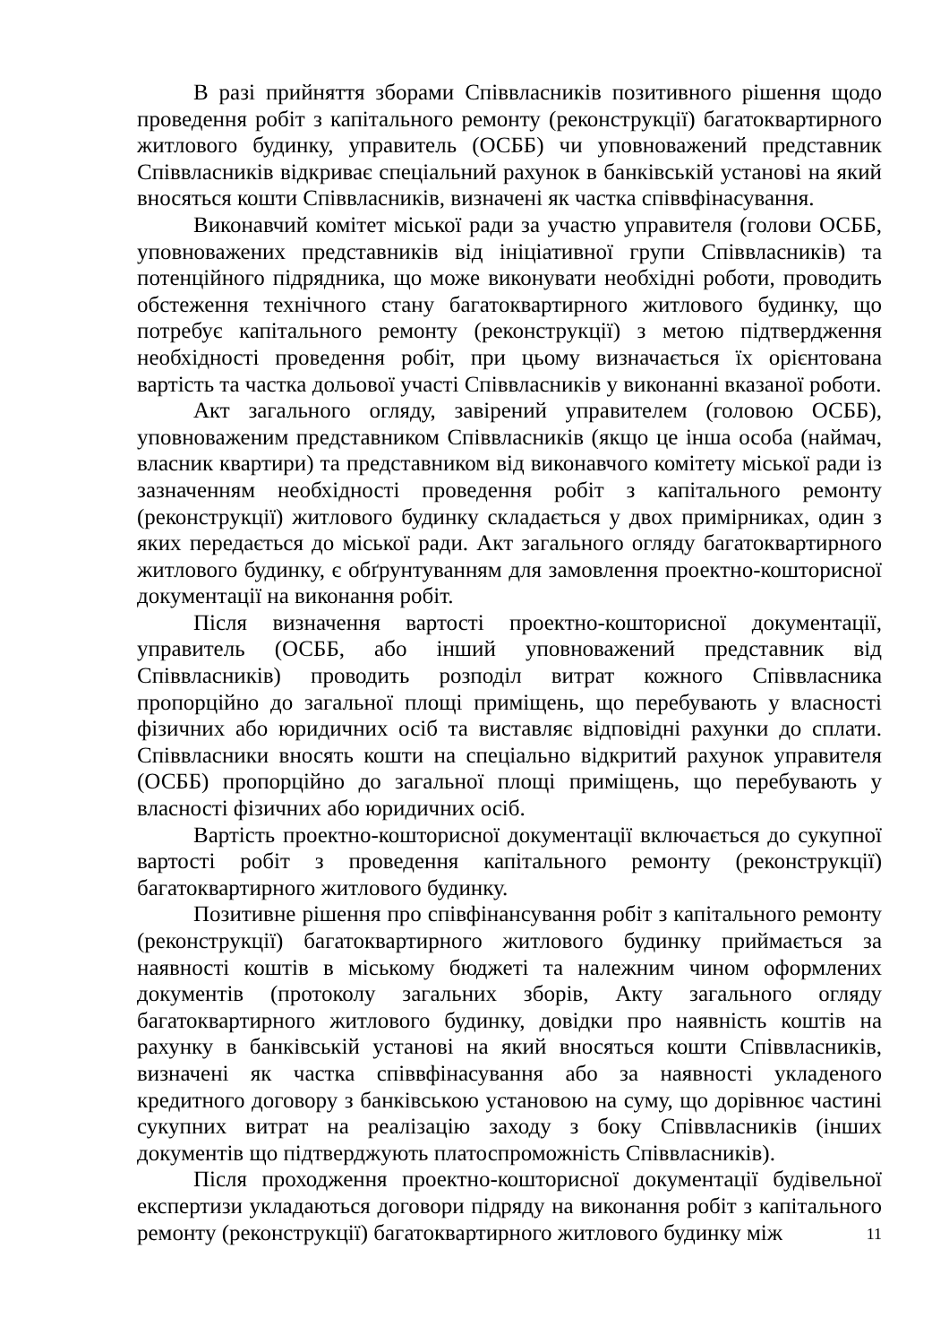В разі прийняття зборами Співвласників позитивного рішення щодо проведення робіт з капітального ремонту (реконструкції) багатоквартирного житлового будинку, управитель (ОСББ) чи уповноважений представник Співвласників відкриває спеціальний рахунок в банківській установі на який вносяться кошти Співвласників, визначені як частка співвфінасування.
Виконавчий комітет міської ради за участю управителя (голови ОСББ, уповноважених представників від ініціативної групи Співвласників) та потенційного підрядника, що може виконувати необхідні роботи, проводить обстеження технічного стану багатоквартирного житлового будинку, що потребує капітального ремонту (реконструкції) з метою підтвердження необхідності проведення робіт, при цьому визначається їх орієнтована вартість та частка дольової участі Співвласників у виконанні вказаної роботи.
Акт загального огляду, завірений управителем (головою ОСББ), уповноваженим представником Співвласників (якщо це інша особа (наймач, власник квартири) та представником від виконавчого комітету міської ради із зазначенням необхідності проведення робіт з капітального ремонту (реконструкції) житлового будинку складається у двох примірниках, один з яких передається до міської ради. Акт загального огляду багатоквартирного житлового будинку, є обґрунтуванням для замовлення проектно-кошторисної документації на виконання робіт.
Після визначення вартості проектно-кошторисної документації, управитель (ОСББ, або інший уповноважений представник від Співвласників) проводить розподіл витрат кожного Співвласника пропорційно до загальної площі приміщень, що перебувають у власності фізичних або юридичних осіб та виставляє відповідні рахунки до сплати. Співвласники вносять кошти на спеціально відкритий рахунок управителя (ОСББ) пропорційно до загальної площі приміщень, що перебувають у власності фізичних або юридичних осіб.
Вартість проектно-кошторисної документації включається до сукупної вартості робіт з проведення капітального ремонту (реконструкції) багатоквартирного житлового будинку.
Позитивне рішення про співфінансування робіт з капітального ремонту (реконструкції) багатоквартирного житлового будинку приймається за наявності коштів в міському бюджеті та належним чином оформлених документів (протоколу загальних зборів, Акту загального огляду багатоквартирного житлового будинку, довідки про наявність коштів на рахунку в банківській установі на який вносяться кошти Співвласників, визначені як частка співвфінасування або за наявності укладеного кредитного договору з банківською установою на суму, що дорівнює частині сукупних витрат на реалізацію заходу з боку Співвласників (інших документів що підтверджують платоспроможність Співвласників).
Після проходження проектно-кошторисної документації будівельної експертизи укладаються договори підряду на виконання робіт з капітального ремонту (реконструкції) багатоквартирного житлового будинку між
11